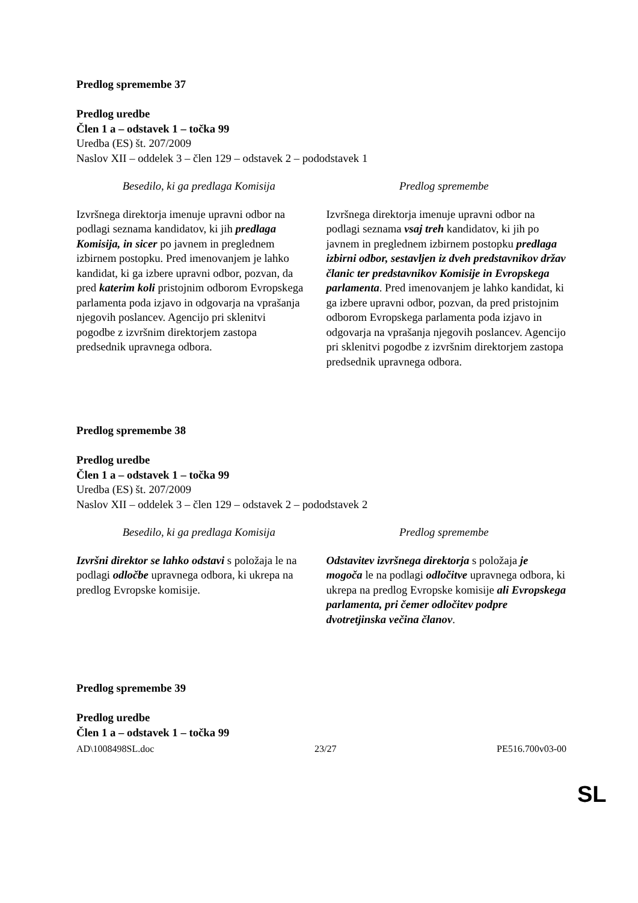Predlog spremembe 37
Predlog uredbe
Člen 1 a – odstavek 1 – točka 99
Uredba (ES) št. 207/2009
Naslov XII – oddelek 3 – člen 129 – odstavek 2 – pododstavek 1
| Besedilo, ki ga predlaga Komisija | Predlog spremembe |
| --- | --- |
| Izvršnega direktorja imenuje upravni odbor na podlagi seznama kandidatov, ki jih predlaga Komisija, in sicer po javnem in preglednem izbirnem postopku. Pred imenovanjem je lahko kandidat, ki ga izbere upravni odbor, pozvan, da pred katerim koli pristojnim odborom Evropskega parlamenta poda izjavo in odgovarja na vprašanja njegovih poslancev. Agencijo pri sklenitvi pogodbe z izvršnim direktorjem zastopa predsednik upravnega odbora. | Izvršnega direktorja imenuje upravni odbor na podlagi seznama vsaj treh kandidatov, ki jih po javnem in preglednem izbirnem postopku predlaga izbirni odbor, sestavljen iz dveh predstavnikov držav članic ter predstavnikov Komisije in Evropskega parlamenta . Pred imenovanjem je lahko kandidat, ki ga izbere upravni odbor, pozvan, da pred pristojnim odborom Evropskega parlamenta poda izjavo in odgovarja na vprašanja njegovih poslancev. Agencijo pri sklenitvi pogodbe z izvršnim direktorjem zastopa predsednik upravnega odbora. |
Predlog spremembe 38
Predlog uredbe
Člen 1 a – odstavek 1 – točka 99
Uredba (ES) št. 207/2009
Naslov XII – oddelek 3 – člen 129 – odstavek 2 – pododstavek 2
| Besedilo, ki ga predlaga Komisija | Predlog spremembe |
| --- | --- |
| Izvršni direktor se lahko odstavi s položaja le na podlagi odločbe upravnega odbora, ki ukrepa na predlog Evropske komisije. | Odstavitev izvršnega direktorja s položaja je mogoča le na podlagi odločitve upravnega odbora, ki ukrepa na predlog Evropske komisije ali Evropskega parlamenta, pri čemer odločitev podpre dvotretjinska večina članov . |
Predlog spremembe 39
Predlog uredbe
Člen 1 a – odstavek 1 – točka 99
AD\1008498SL.doc 23/27 PE516.700v03-00
SL